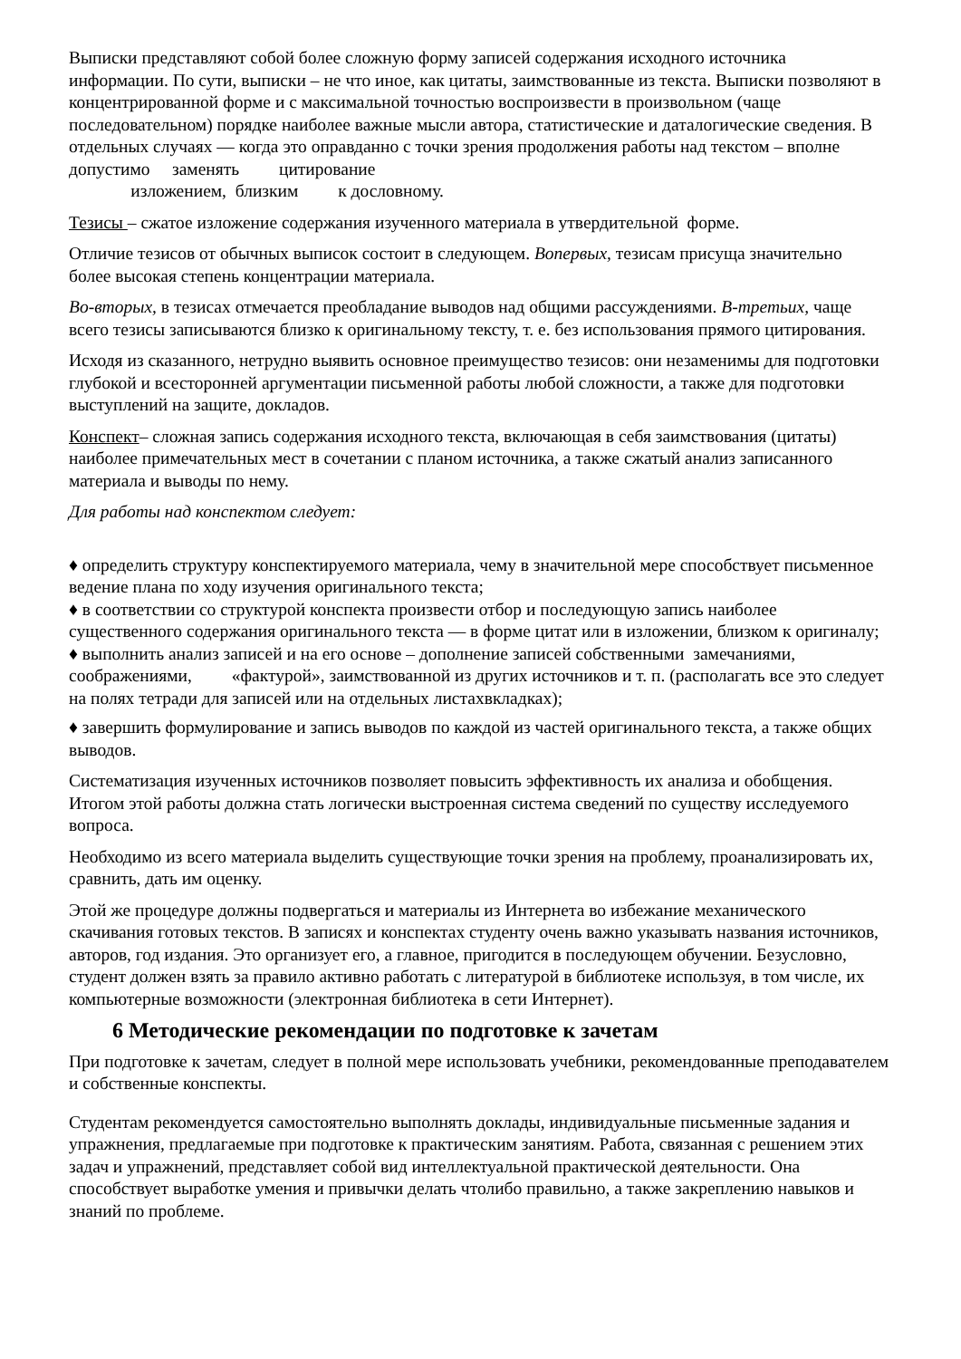Выписки представляют собой более сложную форму записей содержания исходного источника информации. По сути, выписки – не что иное, как цитаты, заимствованные из текста. Выписки позволяют в концентрированной форме и с максимальной точностью воспроизвести в произвольном (чаще последовательном) порядке наиболее важные мысли автора, статистические и даталогические сведения. В отдельных случаях — когда это оправданно с точки зрения продолжения работы над текстом – вполне допустимо заменять цитирование
изложением, близким к дословному.
Тезисы – сжатое изложение содержания изученного материала в утвердительной форме.
Отличие тезисов от обычных выписок состоит в следующем. Вопервых, тезисам присуща значительно более высокая степень концентрации материала.
Во-вторых, в тезисах отмечается преобладание выводов над общими рассуждениями. В-третьих, чаще всего тезисы записываются близко к оригинальному тексту, т. е. без использования прямого цитирования.
Исходя из сказанного, нетрудно выявить основное преимущество тезисов: они незаменимы для подготовки глубокой и всесторонней аргументации письменной работы любой сложности, а также для подготовки выступлений на защите, докладов.
Конспект– сложная запись содержания исходного текста, включающая в себя заимствования (цитаты) наиболее примечательных мест в сочетании с планом источника, а также сжатый анализ записанного материала и выводы по нему.
Для работы над конспектом следует:
♦ определить структуру конспектируемого материала, чему в значительной мере способствует письменное ведение плана по ходу изучения оригинального текста;
♦ в соответствии со структурой конспекта произвести отбор и последующую запись наиболее существенного содержания оригинального текста — в форме цитат или в изложении, близком к оригиналу;
♦ выполнить анализ записей и на его основе – дополнение записей собственными замечаниями, соображениями, «фактурой», заимствованной из других источников и т. п. (располагать все это следует на полях тетради для записей или на отдельных листахвкладках);
♦ завершить формулирование и запись выводов по каждой из частей оригинального текста, а также общих выводов.
Систематизация изученных источников позволяет повысить эффективность их анализа и обобщения. Итогом этой работы должна стать логически выстроенная система сведений по существу исследуемого вопроса.
Необходимо из всего материала выделить существующие точки зрения на проблему, проанализировать их, сравнить, дать им оценку.
Этой же процедуре должны подвергаться и материалы из Интернета во избежание механического скачивания готовых текстов. В записях и конспектах студенту очень важно указывать названия источников, авторов, год издания. Это организует его, а главное, пригодится в последующем обучении. Безусловно, студент должен взять за правило активно работать с литературой в библиотеке используя, в том числе, их компьютерные возможности (электронная библиотека в сети Интернет).
6 Методические рекомендации по подготовке к зачетам
При подготовке к зачетам, следует в полной мере использовать учебники, рекомендованные преподавателем и собственные конспекты.
Студентам рекомендуется самостоятельно выполнять доклады, индивидуальные письменные задания и упражнения, предлагаемые при подготовке к практическим занятиям. Работа, связанная с решением этих задач и упражнений, представляет собой вид интеллектуальной практической деятельности. Она способствует выработке умения и привычки делать чтолибо правильно, а также закреплению навыков и знаний по проблеме.